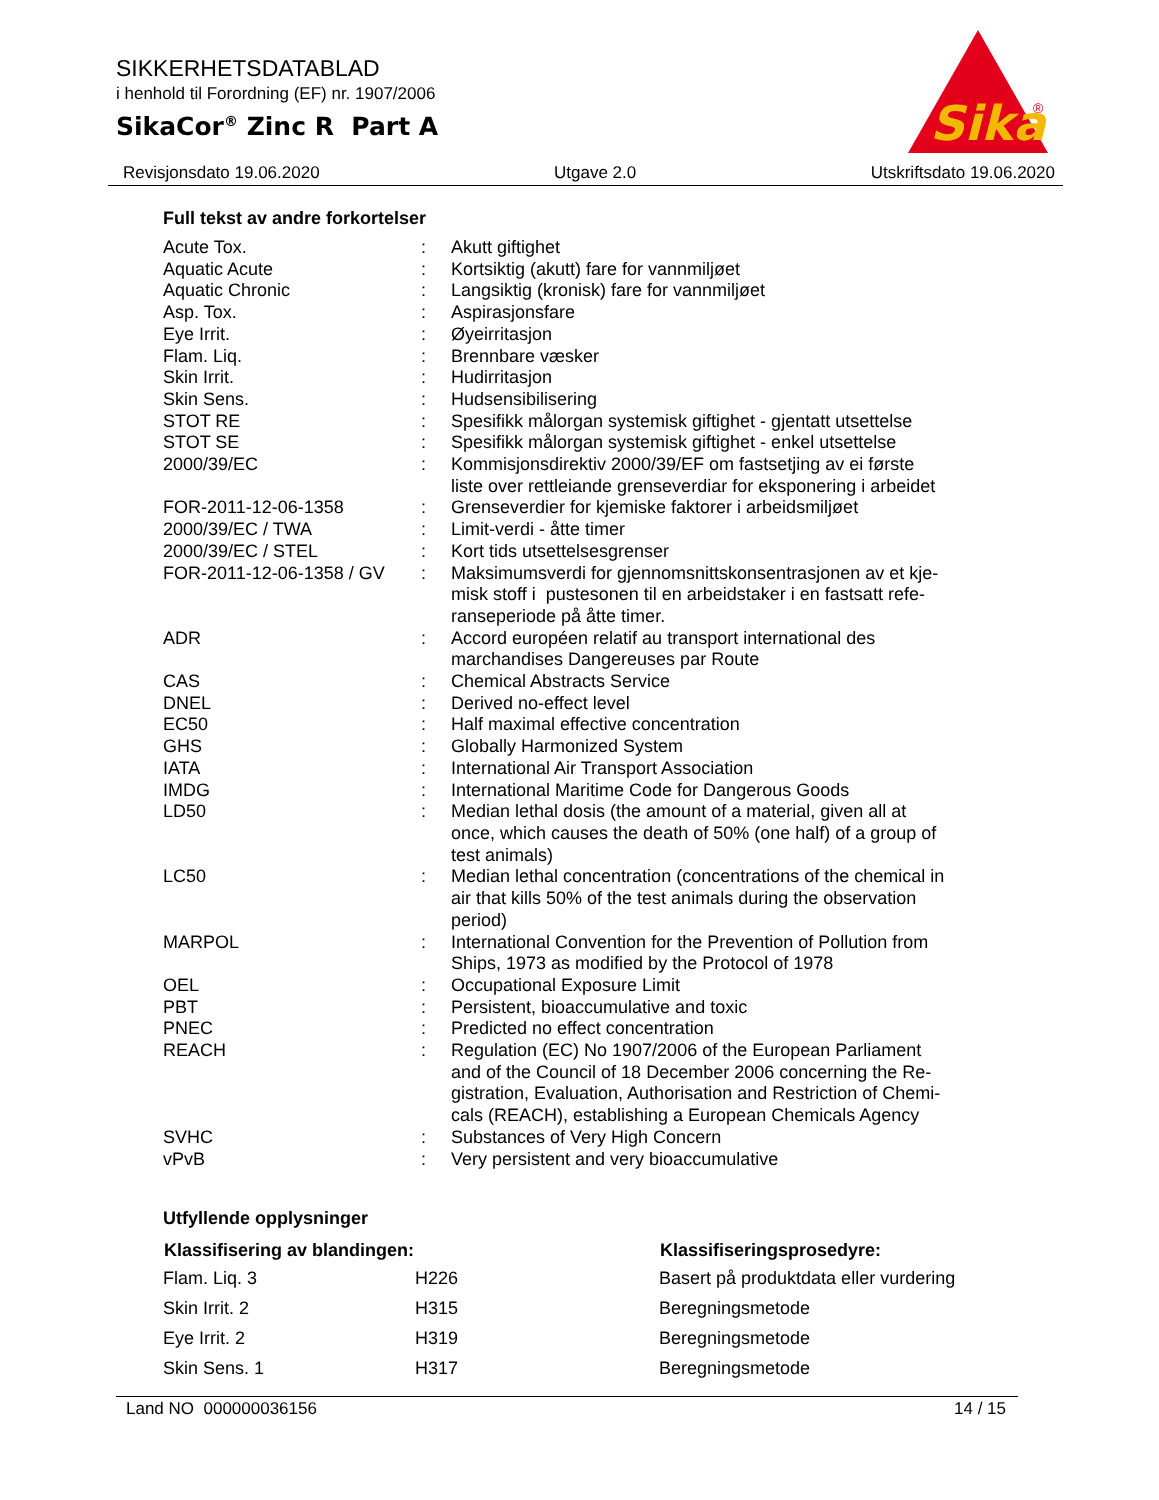SIKKERHETSDATABLAD
i henhold til Forordning (EF) nr. 1907/2006
SikaCor<sup>®</sup> Zinc R Part A
Sika
®
Revisjonsdato 19.06.2020 Utgave 2.0 Utskriftsdato 19.06.2020
Full tekst av andre forkortelser
| Acute Tox. | : | Akutt giftighet |
| Aquatic Acute | : | Kortsiktig (akutt) fare for vannmiljøet |
| Aquatic Chronic | : | Langsiktig (kronisk) fare for vannmiljøet |
| Asp. Tox. | : | Aspirasjonsfare |
| Eye Irrit. | : | Øyeirritasjon |
| Flam. Liq. | : | Brennbare væsker |
| Skin Irrit. | : | Hudirritasjon |
| Skin Sens. | : | Hudsensibilisering |
| STOT RE | : | Spesifikk målorgan systemisk giftighet - gjentatt utsettelse |
| STOT SE | : | Spesifikk målorgan systemisk giftighet - enkel utsettelse |
| 2000/39/EC | : | Kommisjonsdirektiv 2000/39/EF om fastsetjing av ei første liste over rettleiande grenseverdiar for eksponering i arbeidet |
| FOR-2011-12-06-1358 | : | Grenseverdier for kjemiske faktorer i arbeidsmiljøet |
| 2000/39/EC / TWA | : | Limit-verdi - åtte timer |
| 2000/39/EC / STEL | : | Kort tids utsettelsesgrenser |
| FOR-2011-12-06-1358 / GV | : | Maksimumsverdi for gjennomsnittskonsentrasjonen av et kje- misk stoff i pustesonen til en arbeidstaker i en fastsatt refe- ranseperiode på åtte timer. |
| ADR | : | Accord européen relatif au transport international des marchandises Dangereuses par Route |
| CAS | : | Chemical Abstracts Service |
| DNEL | : | Derived no-effect level |
| EC50 | : | Half maximal effective concentration |
| GHS | : | Globally Harmonized System |
| IATA | : | International Air Transport Association |
| IMDG | : | International Maritime Code for Dangerous Goods |
| LD50 | : | Median lethal dosis (the amount of a material, given all at once, which causes the death of 50% (one half) of a group of test animals) |
| LC50 | : | Median lethal concentration (concentrations of the chemical in air that kills 50% of the test animals during the observation period) |
| MARPOL | : | International Convention for the Prevention of Pollution from Ships, 1973 as modified by the Protocol of 1978 |
| OEL | : | Occupational Exposure Limit |
| PBT | : | Persistent, bioaccumulative and toxic |
| PNEC | : | Predicted no effect concentration |
| REACH | : | Regulation (EC) No 1907/2006 of the European Parliament and of the Council of 18 December 2006 concerning the Re- gistration, Evaluation, Authorisation and Restriction of Chemi- cals (REACH), establishing a European Chemicals Agency |
| SVHC | : | Substances of Very High Concern |
| vPvB | : | Very persistent and very bioaccumulative |
Utfyllende opplysninger
| Klassifisering av blandingen: | | Klassifiseringsprosedyre: |
| --- | --- | --- |
| Flam. Liq. 3 | H226 | Basert på produktdata eller vurdering |
| Skin Irrit. 2 | H315 | Beregningsmetode |
| Eye Irrit. 2 | H319 | Beregningsmetode |
| Skin Sens. 1 | H317 | Beregningsmetode |
Land NO 000000036156 14 / 15